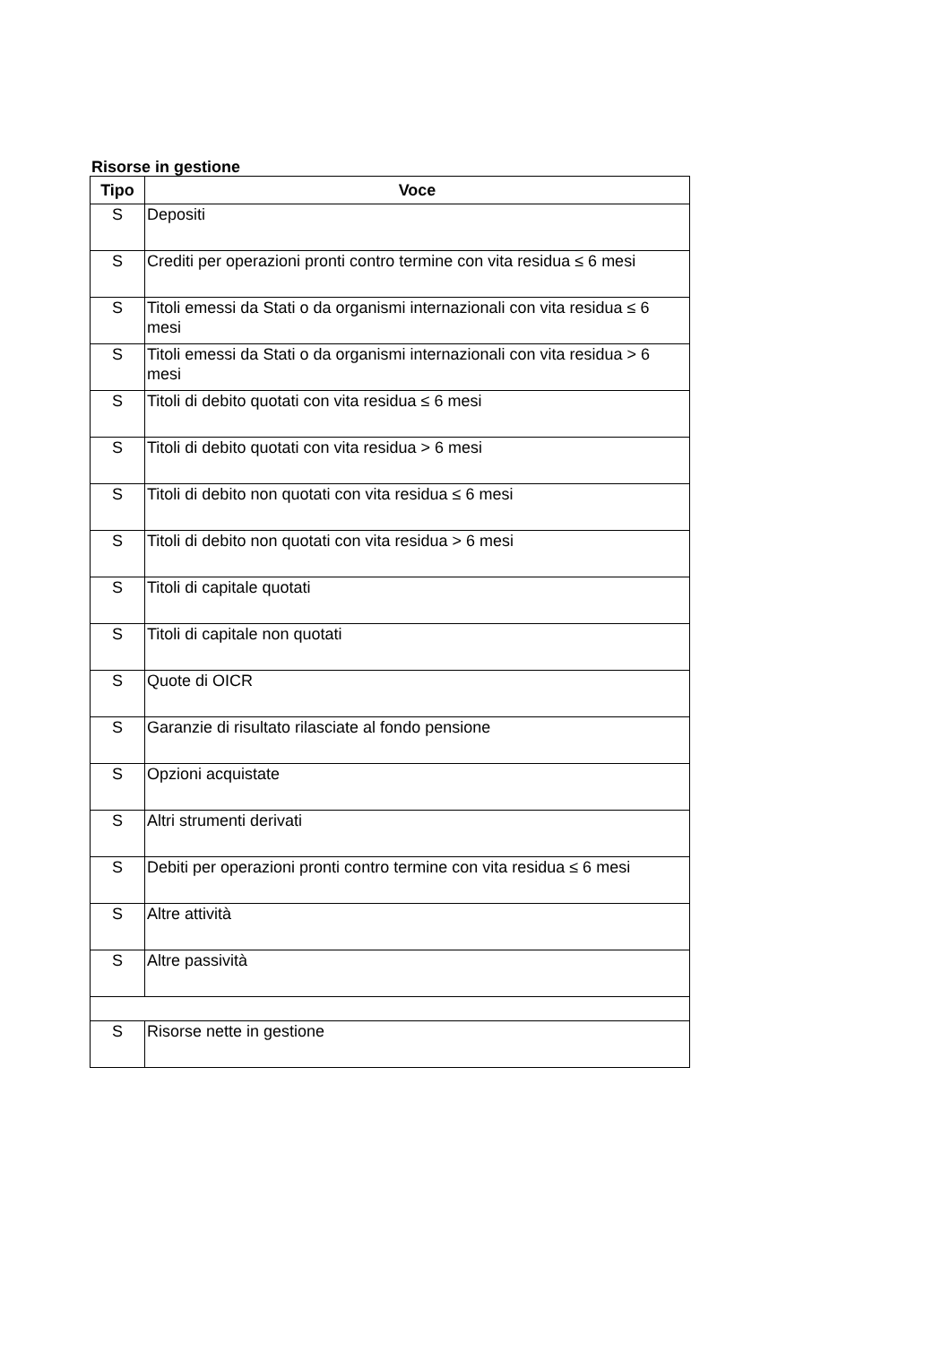Risorse in gestione
| Tipo | Voce |
| --- | --- |
| S | Depositi |
| S | Crediti per operazioni pronti contro termine con vita residua ≤ 6 mesi |
| S | Titoli emessi da Stati o da organismi internazionali con vita residua ≤ 6 mesi |
| S | Titoli emessi da Stati o da organismi internazionali con vita residua > 6 mesi |
| S | Titoli di debito quotati con vita residua ≤ 6 mesi |
| S | Titoli di debito quotati con vita residua > 6 mesi |
| S | Titoli di debito non quotati con vita residua ≤ 6 mesi |
| S | Titoli di debito non quotati con vita residua > 6 mesi |
| S | Titoli di capitale quotati |
| S | Titoli di capitale non quotati |
| S | Quote di OICR |
| S | Garanzie di risultato rilasciate al fondo pensione |
| S | Opzioni acquistate |
| S | Altri strumenti derivati |
| S | Debiti per operazioni pronti contro termine con vita residua ≤ 6 mesi |
| S | Altre attività |
| S | Altre passività |
| S | Risorse nette in gestione |